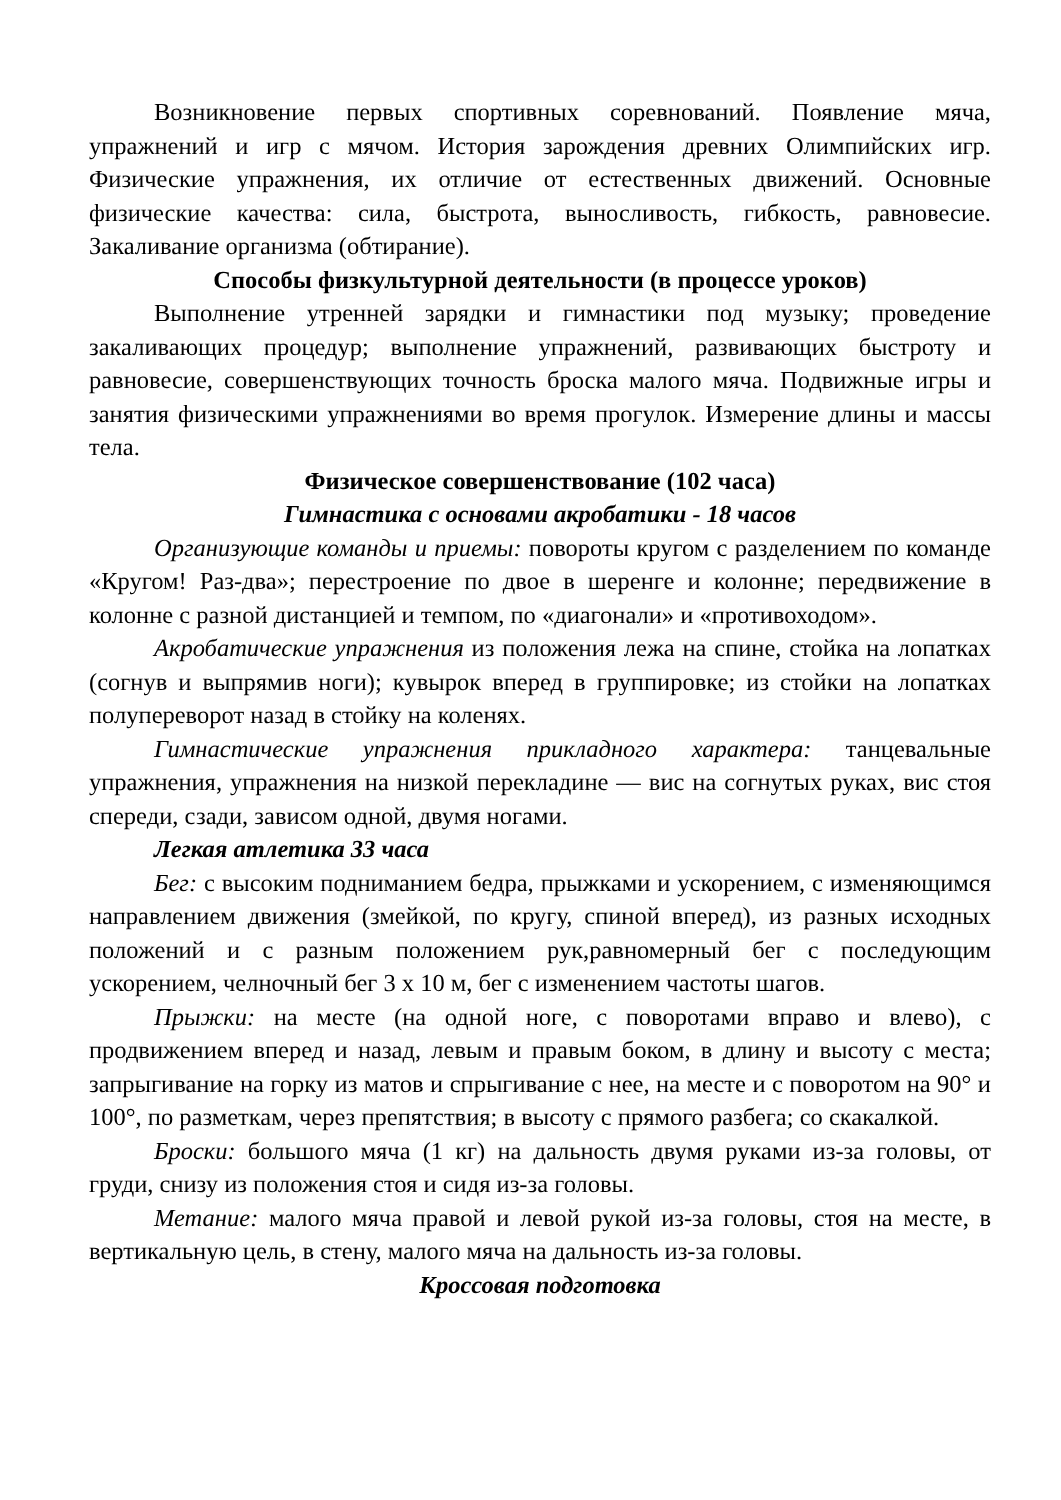Возникновение первых спортивных соревнований. Появление мяча, упражнений и игр с мячом. История зарождения древних Олимпийских игр. Физические упражнения, их отличие от естественных движений. Основные физические качества: сила, быстрота, выносливость, гибкость, равновесие. Закаливание организма (обтирание).
Способы физкультурной деятельности (в процессе уроков)
Выполнение утренней зарядки и гимнастики под музыку; проведение закаливающих процедур; выполнение упражнений, развивающих быстроту и равновесие, совершенствующих точность броска малого мяча. Подвижные игры и занятия физическими упражнениями во время прогулок. Измерение длины и массы тела.
Физическое совершенствование (102 часа)
Гимнастика с основами акробатики - 18 часов
Организующие команды и приемы: повороты кругом с разделением по команде «Кругом! Раз-два»; перестроение по двое в шеренге и колонне; передвижение в колонне с разной дистанцией и темпом, по «диагонали» и «противоходом».
Акробатические упражнения из положения лежа на спине, стойка на лопатках (согнув и выпрямив ноги); кувырок вперед в группировке; из стойки на лопатках полупереворот назад в стойку на коленях.
Гимнастические упражнения прикладного характера: танцевальные упражнения, упражнения на низкой перекладине — вис на согнутых руках, вис стоя спереди, сзади, зависом одной, двумя ногами.
Легкая атлетика 33 часа
Бег: с высоким подниманием бедра, прыжками и ускорением, с изменяющимся направлением движения (змейкой, по кругу, спиной вперед), из разных исходных положений и с разным положением рук,равномерный бег с последующим ускорением, челночный бег 3 х 10 м, бег с изменением частоты шагов.
Прыжки: на месте (на одной ноге, с поворотами вправо и влево), с продвижением вперед и назад, левым и правым боком, в длину и высоту с места; запрыгивание на горку из матов и спрыгивание с нее, на месте и с поворотом на 90° и 100°, по разметкам, через препятствия; в высоту с прямого разбега; со скакалкой.
Броски: большого мяча (1 кг) на дальность двумя руками из-за головы, от груди, снизу из положения стоя и сидя из-за головы.
Метание: малого мяча правой и левой рукой из-за головы, стоя на месте, в вертикальную цель, в стену, малого мяча на дальность из-за головы.
Кроссовая подготовка